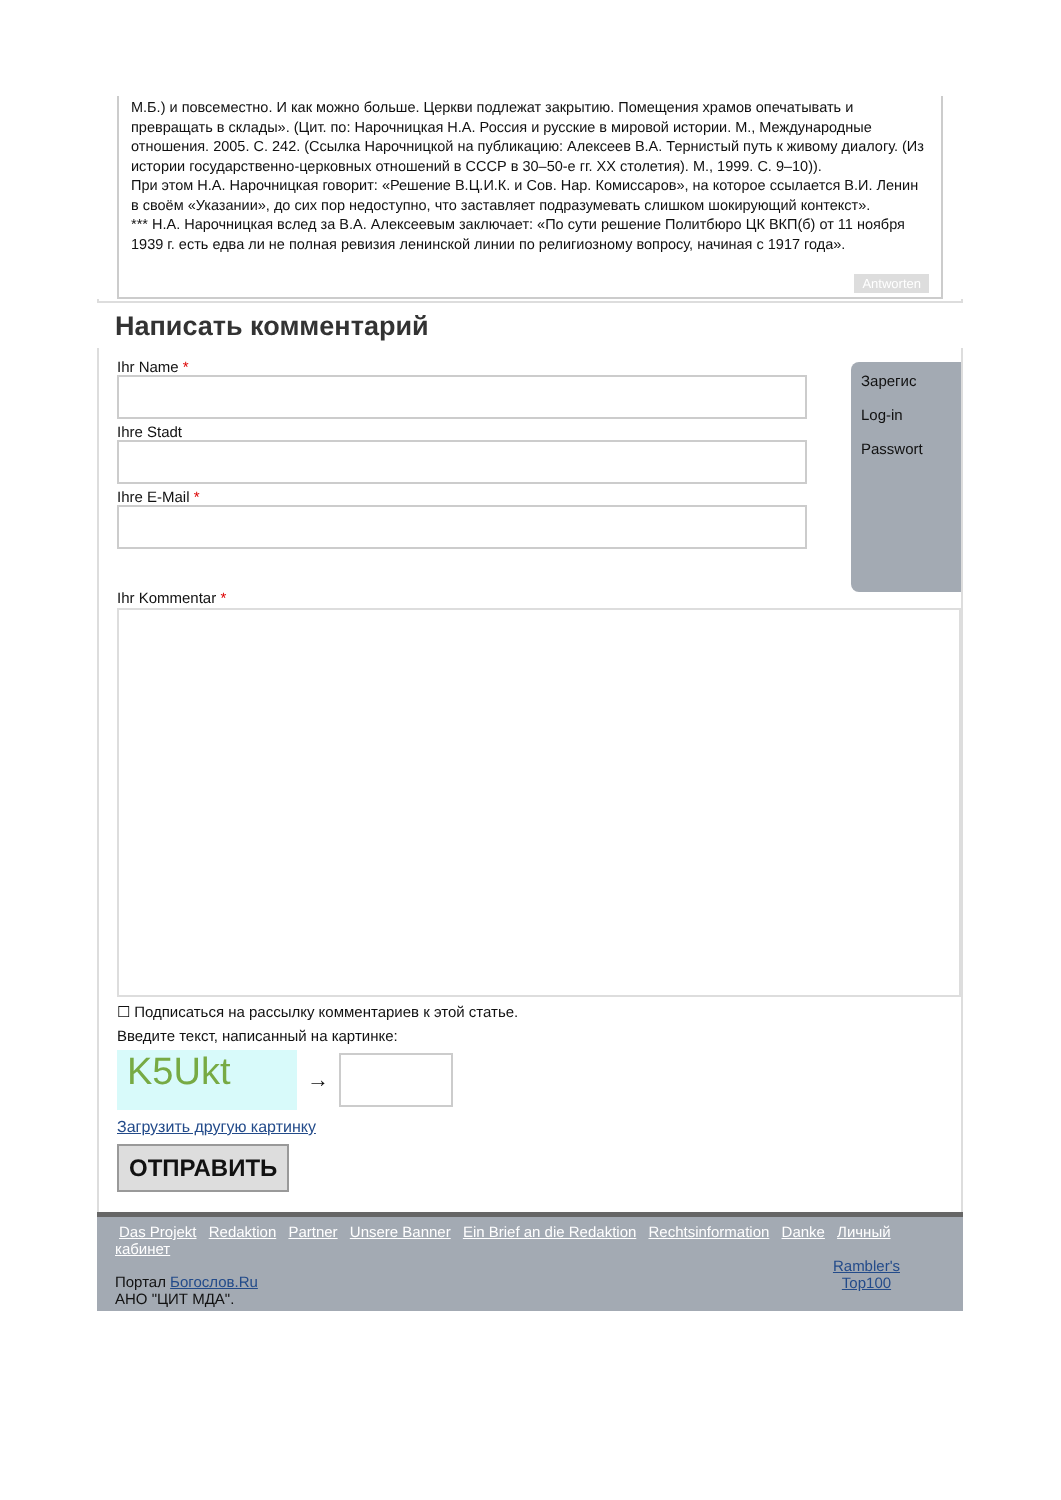М.Б.) и повсеместно. И как можно больше. Церкви подлежат закрытию. Помещения храмов опечатывать и превращать в склады». (Цит. по: Нарочницкая Н.А. Россия и русские в мировой истории. М., Международные отношения. 2005. С. 242. (Ссылка Нарочницкой на публикацию: Алексеев В.А. Тернистый путь к живому диалогу. (Из истории государственно-церковных отношений в СССР в 30–50-е гг. XX столетия). М., 1999. С. 9–10)).
При этом Н.А. Нарочницкая говорит: «Решение В.Ц.И.К. и Сов. Нар. Комиссаров», на которое ссылается В.И. Ленин в своём «Указании», до сих пор недоступно, что заставляет подразумевать слишком шокирующий контекст».
*** Н.А. Нарочницкая вслед за В.А. Алексеевым заключает: «По сути решение Политбюро ЦК ВКП(б) от 11 ноября 1939 г. есть едва ли не полная ревизия ленинской линии по религиозному вопросу, начиная с 1917 года».
Antworten
Написать комментарий
Зарегис
Log-in
Passwort
Ihr Name *
Ihre Stadt
Ihre E-Mail *
Ihr Kommentar *
☐ Подписаться на рассылку комментариев к этой статье.
Введите текст, написанный на картинке:
K5Ukt
→
Загрузить другую картинку
ОТПРАВИТЬ
Das Projekt Redaktion Partner Unsere Banner Ein Brief an die Redaktion Rechtsinformation Danke Личный кабинет
Rambler's
Top100
Портал Богослов.Ru
АНО "ЦИТ МДА".